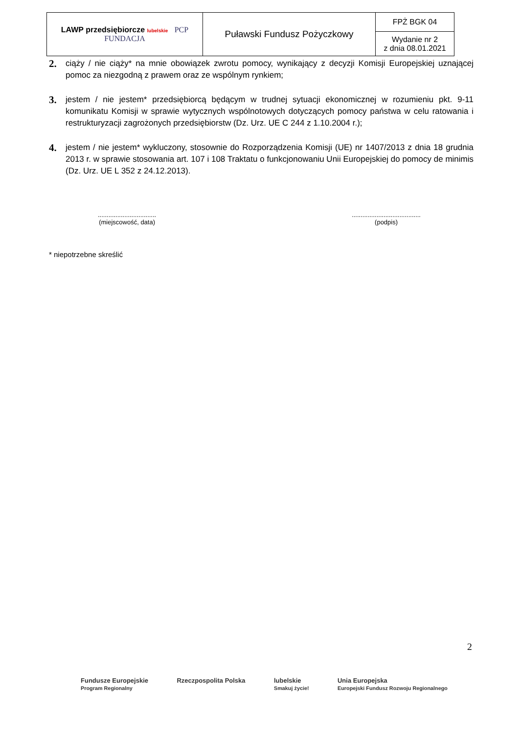| LAWP przedsiębiorcze lubelskie PCP FUNDACJA | Puławski Fundusz Pożyczkowy | FPŻ BGK 04 |
| | | Wydanie nr 2 z dnia 08.01.2021 |
2.
ciąży / nie ciąży* na mnie obowiązek zwrotu pomocy, wynikający z decyzji Komisji Europejskiej uznającej pomoc za niezgodną z prawem oraz ze wspólnym rynkiem;
3.
jestem / nie jestem* przedsiębiorcą będącym w trudnej sytuacji ekonomicznej w rozumieniu pkt. 9-11 komunikatu Komisji w sprawie wytycznych wspólnotowych dotyczących pomocy państwa w celu ratowania i restrukturyzacji zagrożonych przedsiębiorstw (Dz. Urz. UE C 244 z 1.10.2004 r.);
4.
jestem / nie jestem* wykluczony, stosownie do Rozporządzenia Komisji (UE) nr 1407/2013 z dnia 18 grudnia 2013 r. w sprawie stosowania art. 107 i 108 Traktatu o funkcjonowaniu Unii Europejskiej do pomocy de minimis (Dz. Urz. UE L 352 z 24.12.2013).
.................................
(miejscowość, data)
.......................................
(podpis)
* niepotrzebne skreślić
2
Fundusze Europejskie
Program Regionalny
Rzeczpospolita Polska lubelskie
Smakuj życie!
Unia Europejska
Europejski Fundusz Rozwoju Regionalnego